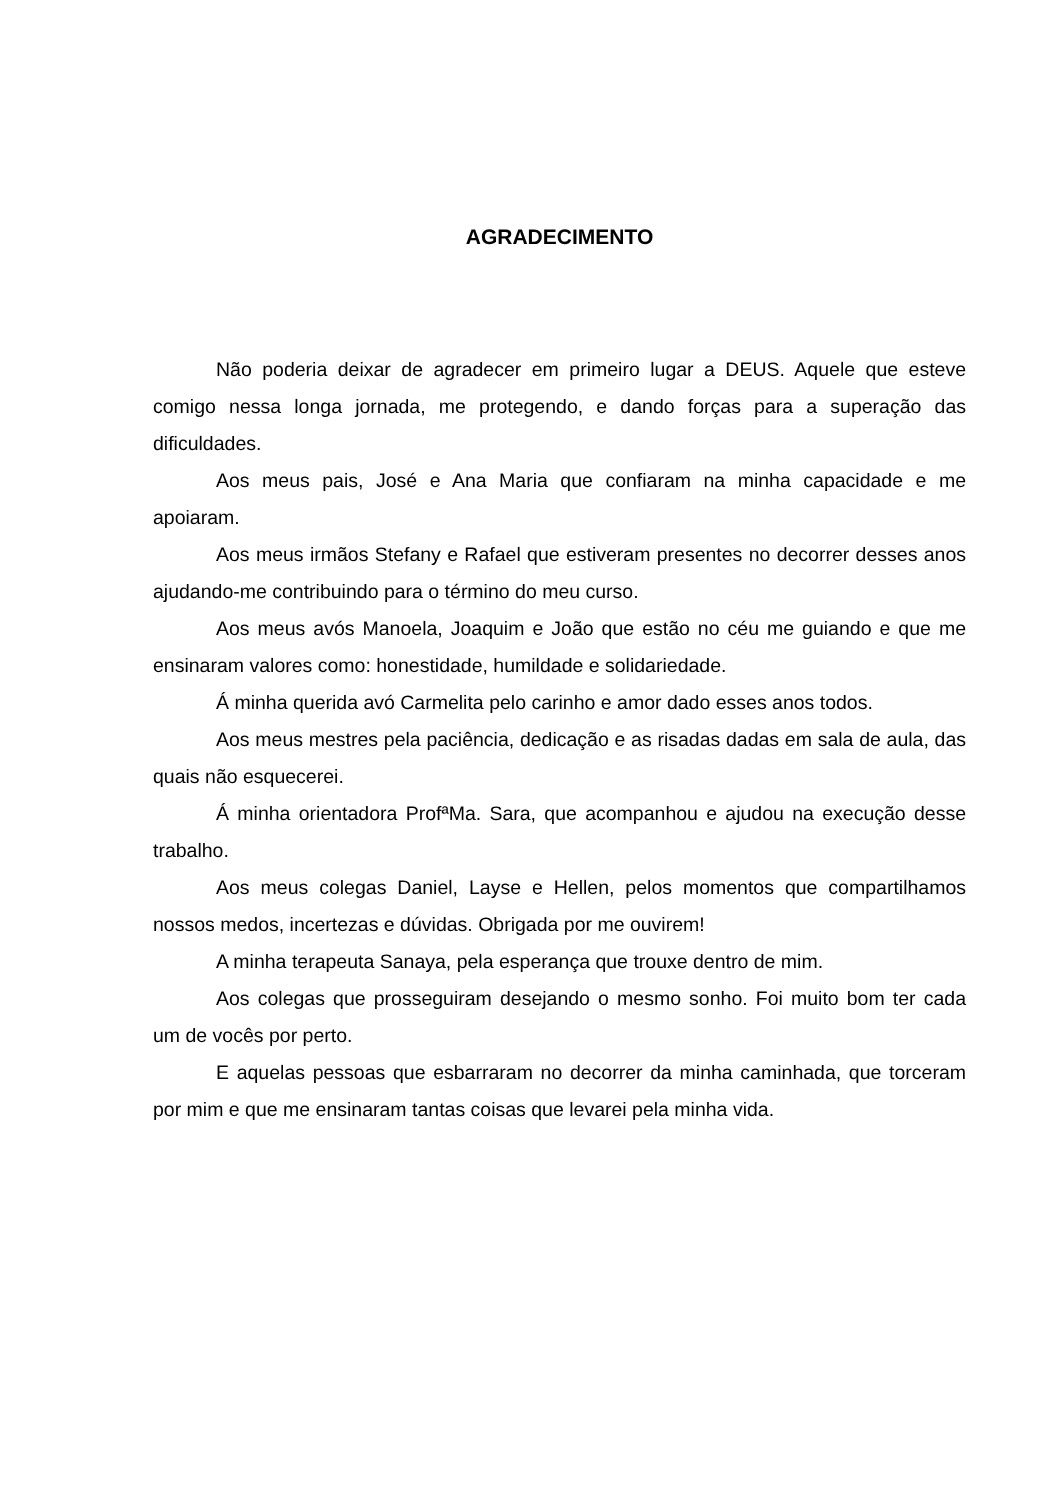AGRADECIMENTO
Não poderia deixar de agradecer em primeiro lugar a DEUS. Aquele que esteve comigo nessa longa jornada, me protegendo, e dando forças para a superação das dificuldades.
Aos meus pais, José e Ana Maria que confiaram na minha capacidade e me apoiaram.
Aos meus irmãos Stefany e Rafael que estiveram presentes no decorrer desses anos ajudando-me contribuindo para o término do meu curso.
Aos meus avós Manoela, Joaquim e João que estão no céu me guiando e que me ensinaram valores como: honestidade, humildade e solidariedade.
Á minha querida avó Carmelita pelo carinho e amor dado esses anos todos.
Aos meus mestres pela paciência, dedicação e as risadas dadas em sala de aula, das quais não esquecerei.
Á minha orientadora ProfªMa. Sara, que acompanhou e ajudou na execução desse trabalho.
Aos meus colegas Daniel, Layse e Hellen, pelos momentos que compartilhamos nossos medos, incertezas e dúvidas. Obrigada por me ouvirem!
A minha terapeuta Sanaya, pela esperança que trouxe dentro de mim.
Aos colegas que prosseguiram desejando o mesmo sonho. Foi muito bom ter cada um de vocês por perto.
E aquelas pessoas que esbarraram no decorrer da minha caminhada, que torceram por mim e que me ensinaram tantas coisas que levarei pela minha vida.